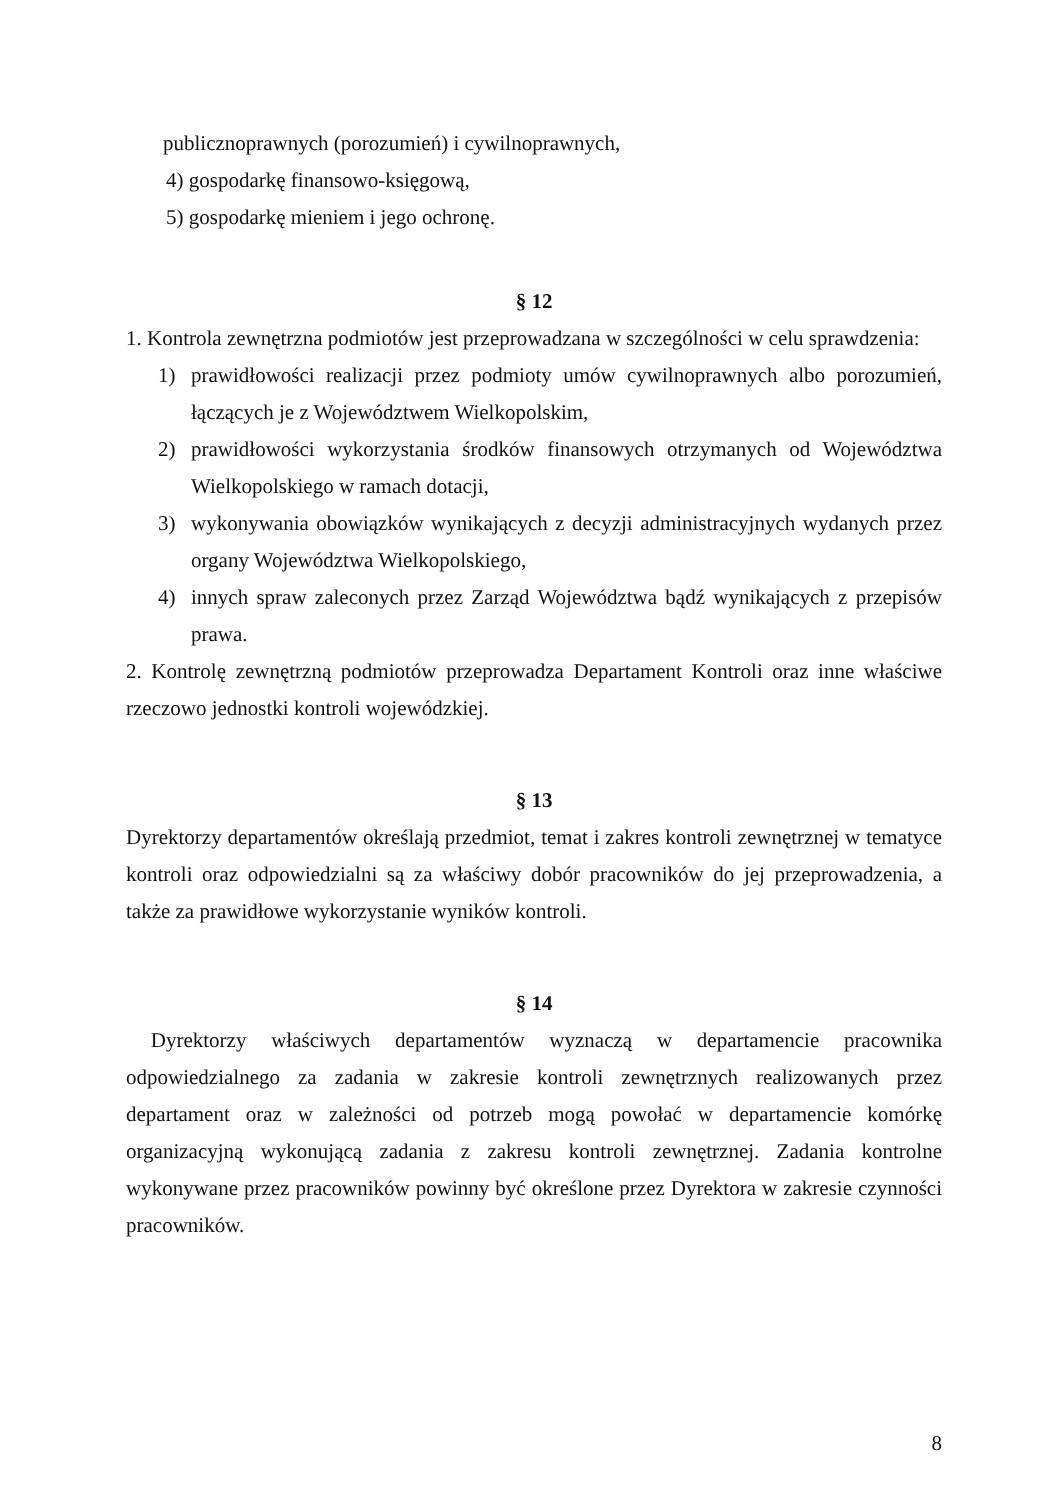publicznoprawnych (porozumień) i cywilnoprawnych,
4) gospodarkę finansowo-księgową,
5) gospodarkę mieniem i jego ochronę.
§ 12
1. Kontrola zewnętrzna podmiotów jest przeprowadzana w szczególności w celu sprawdzenia:
1) prawidłowości realizacji przez podmioty umów cywilnoprawnych albo porozumień, łączących je z Województwem Wielkopolskim,
2) prawidłowości wykorzystania środków finansowych otrzymanych od Województwa Wielkopolskiego w ramach dotacji,
3) wykonywania obowiązków wynikających z decyzji administracyjnych wydanych przez organy Województwa Wielkopolskiego,
4) innych spraw zaleconych przez Zarząd Województwa bądź wynikających z przepisów prawa.
2. Kontrolę zewnętrzną podmiotów przeprowadza Departament Kontroli oraz inne właściwe rzeczowo jednostki kontroli wojewódzkiej.
§ 13
Dyrektorzy departamentów określają przedmiot, temat i zakres kontroli zewnętrznej w tematyce kontroli oraz odpowiedzialni są za właściwy dobór pracowników do jej przeprowadzenia, a także za prawidłowe wykorzystanie wyników kontroli.
§ 14
Dyrektorzy właściwych departamentów wyznaczą w departamencie pracownika odpowiedzialnego za zadania w zakresie kontroli zewnętrznych realizowanych przez departament oraz w zależności od potrzeb mogą powołać w departamencie komórkę organizacyjną wykonującą zadania z zakresu kontroli zewnętrznej. Zadania kontrolne wykonywane przez pracowników powinny być określone przez Dyrektora w zakresie czynności pracowników.
8